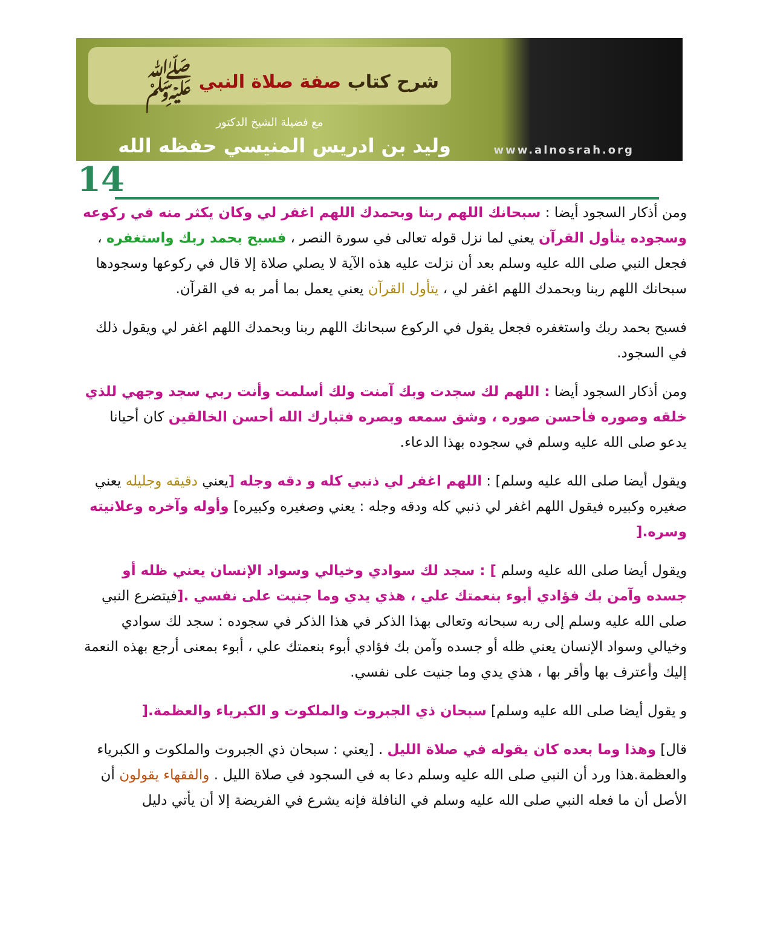شرح كتاب صفة صلاة النبي ﷺ
مع فضيلة الشيخ الدكتور
وليد بن ادريس المنيسي حفظه الله
www.alnosrah.org
14
ومن أذكار السجود أيضا : سبحانك اللهم ربنا وبحمدك اللهم اغفر لي وكان يكثر منه في ركوعه وسجوده يتأول القرآن يعني لما نزل قوله تعالى في سورة النصر ، فسبح بحمد ربك واستغفره ، فجعل النبي صلى الله عليه وسلم بعد أن نزلت عليه هذه الآية لا يصلي صلاة إلا قال في ركوعها وسجودها سبحانك اللهم ربنا وبحمدك اللهم اغفر لي ، يتأول القرآن يعني يعمل بما أمر به في القرآن.
فسبح بحمد ربك واستغفره فجعل يقول في الركوع سبحانك اللهم ربنا وبحمدك اللهم اغفر لي ويقول ذلك في السجود.
ومن أذكار السجود أيضا : اللهم لك سجدت وبك آمنت ولك أسلمت وأنت ربي سجد وجهي للذي خلقه وصوره فأحسن صوره ، وشق سمعه وبصره فتبارك الله أحسن الخالقين كان أحيانا يدعو صلى الله عليه وسلم في سجوده بهذا الدعاء.
ويقول أيضا صلى الله عليه وسلم] : اللهم اغفر لي ذنبي كله و دقه وجله [يعني دقيقه وجليله يعني صغيره وكبيره فيقول اللهم اغفر لي ذنبي كله ودقه وجله : يعني وصغيره وكبيره] وأوله وآخره وعلانيته وسره.[
ويقول أيضا صلى الله عليه وسلم ] : سجد لك سوادي وخيالي وسواد الإنسان يعني ظله أو جسده وآمن بك فؤادي أبوء بنعمتك علي ، هذي يدي وما جنيت على نفسي .[فيتضرع النبي صلى الله عليه وسلم إلى ربه سبحانه وتعالى بهذا الذكر في هذا الذكر في سجوده : سجد لك سوادي وخيالي وسواد الإنسان يعني ظله أو جسده وآمن بك فؤادي أبوء بنعمتك علي ، أبوء بمعنى أرجع بهذه النعمة إليك وأعترف بها وأقر بها ، هذي يدي وما جنيت على نفسي.
و يقول أيضا صلى الله عليه وسلم] سبحان ذي الجبروت والملكوت و الكبرياء والعظمة.[
قال] وهذا وما بعده كان يقوله في صلاة الليل . [يعني : سبحان ذي الجبروت والملكوت و الكبرياء والعظمة.هذا ورد أن النبي صلى الله عليه وسلم دعا به في السجود في صلاة الليل . والفقهاء يقولون أن الأصل أن ما فعله النبي صلى الله عليه وسلم في النافلة فإنه يشرع في الفريضة إلا أن يأتي دليل